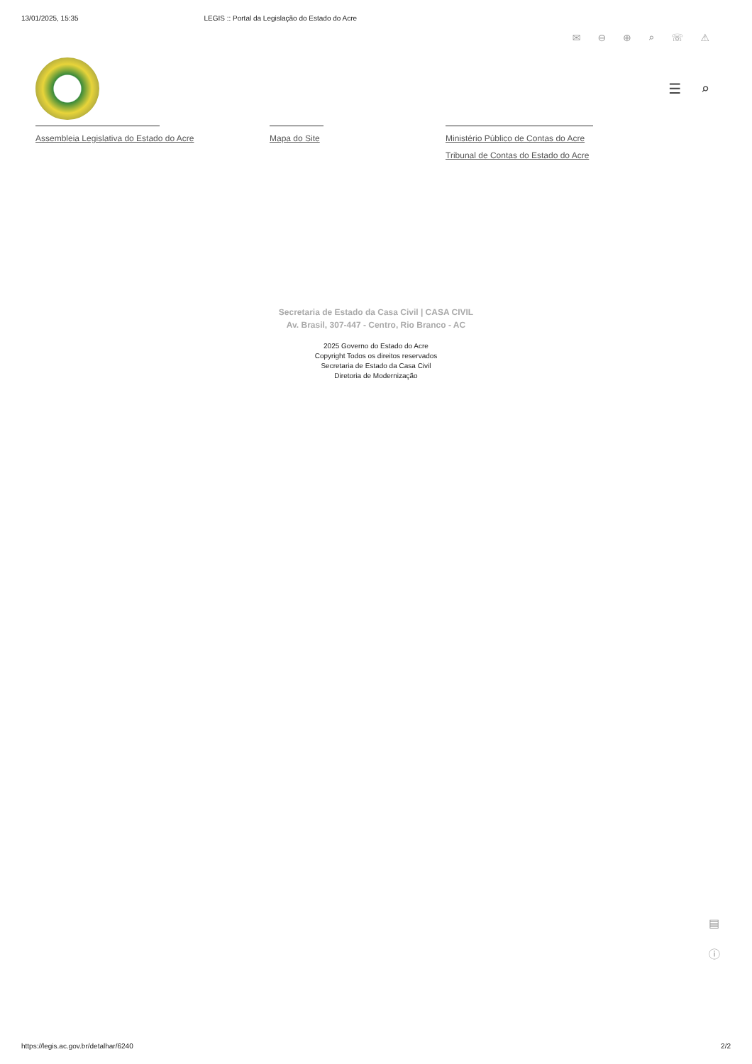13/01/2025, 15:35 LEGIS :: Portal da Legislação do Estado do Acre
✉ ⊖ ⊕ ⌕ ☏ ⚠
☰ ⌕
Assembleia Legislativa do Estado do Acre Mapa do Site Ministério Público de Contas do Acre
Tribunal de Contas do Estado do Acre
Secretaria de Estado da Casa Civil | CASA CIVIL
Av. Brasil, 307-447 - Centro, Rio Branco - AC
2025 Governo do Estado do Acre
Copyright Todos os direitos reservados
Secretaria de Estado da Casa Civil
Diretoria de Modernização
▤
ⓘ
https://legis.ac.gov.br/detalhar/6240 2/2